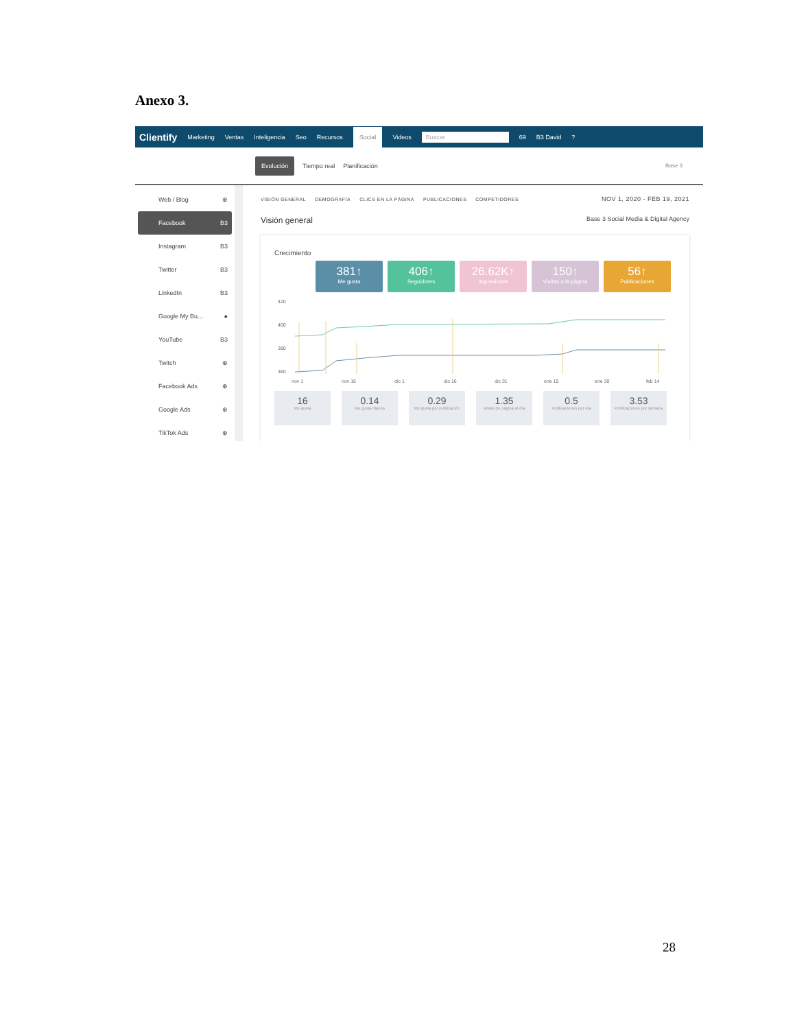Anexo 3.
Clientify Marketing Ventas Inteligencia Seo Recursos Social Videos Buscar 69 B3 David?
Evolución Tiempo real Planificación Base 3
Web / Blog ⊕
Facebook B3
Instagram B3
Twitter B3
LinkedIn B3
Google My Bu… ●
YouTube B3
Twitch ⊕
Facebook Ads ⊕
Google Ads ⊕
TikTok Ads ⊕
VISIÓN GENERAL DEMOGRAFÍA CLICS EN LA PÁGINA PUBLICACIONES COMPETIDORES NOV 1, 2020 - FEB 19, 2021
Visión general Base 3 Social Media & Digital Agency
Crecimiento
381↑
Me gusta
406↑
Seguidores
26.62K↑
Impresiones
150↑
Visitas a la página
56↑
Publicaciones
420
400
380
360
nov 1
nov 16
dic 1
dic 16
dic 31
ene 15
ene 30
feb 14
16
Me gusta
0.14
Me gusta diarios
0.29
Me gusta por publicación
1.35
Vistas de página al día
0.5
Publicaciones por día
3.53
Publicaciones por semana
28